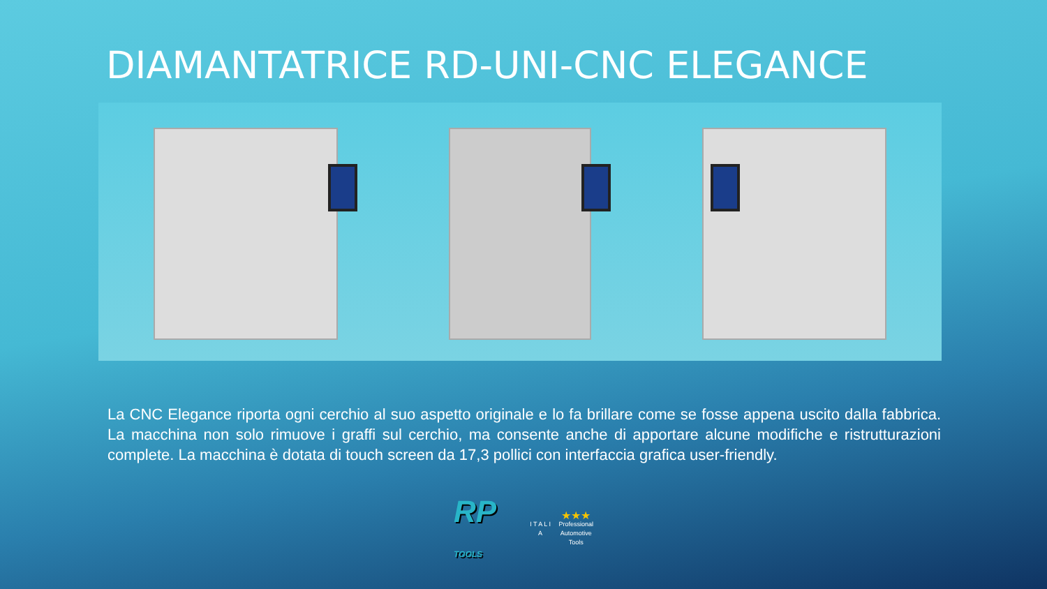DIAMANTATRICE RD-UNI-CNC ELEGANCE
La CNC Elegance riporta ogni cerchio al suo aspetto originale e lo fa brillare come se fosse appena uscito dalla fabbrica. La macchina non solo rimuove i graffi sul cerchio, ma consente anche di apportare alcune modifiche e ristrutturazioni complete. La macchina è dotata di touch screen da 17,3 pollici con interfaccia grafica user-friendly.
RP TOOLS
I T A L I A
★★★
Professional
Automotive
Tools